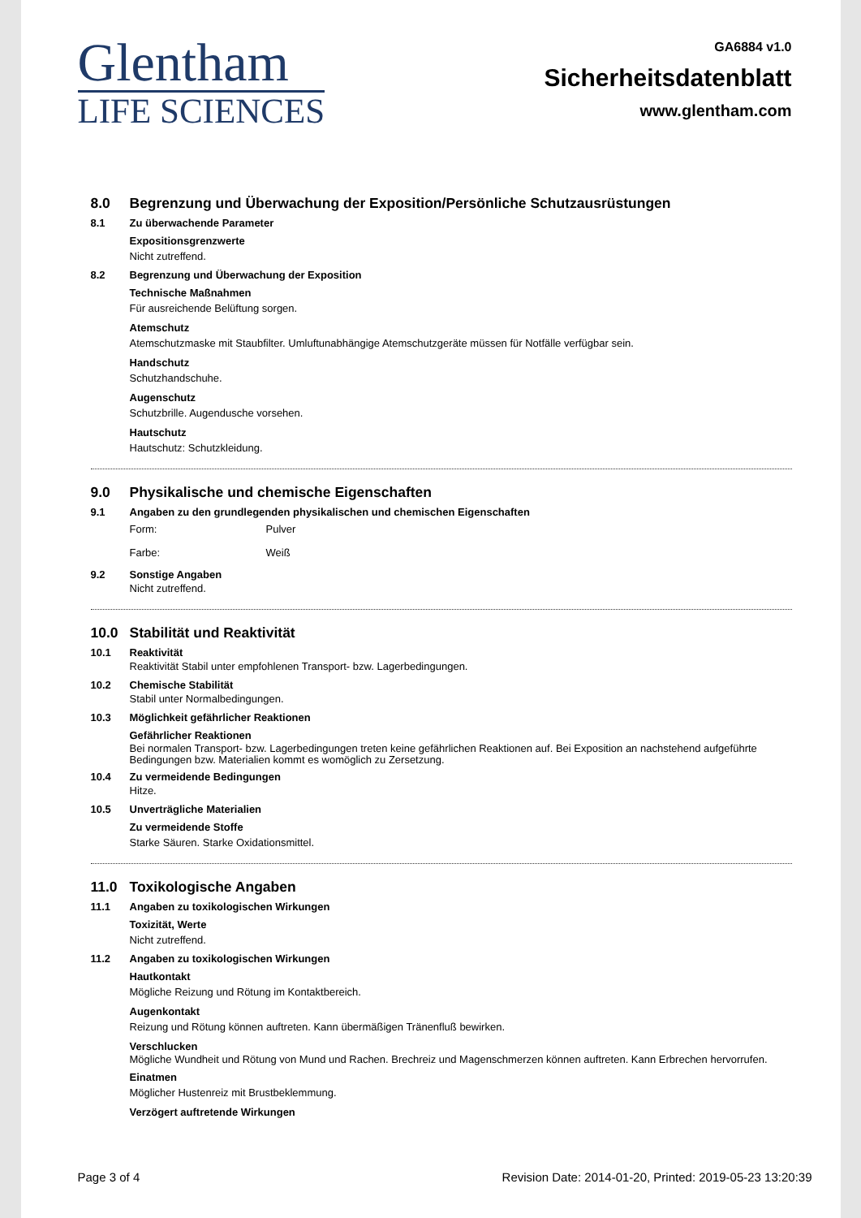Glentham
LIFE SCIENCES
GA6884 v1.0
Sicherheitsdatenblatt
www.glentham.com
8.0 Begrenzung und Überwachung der Exposition/Persönliche Schutzausrüstungen
8.1 Zu überwachende Parameter
Expositionsgrenzwerte
Nicht zutreffend.
8.2 Begrenzung und Überwachung der Exposition
Technische Maßnahmen
Für ausreichende Belüftung sorgen.
Atemschutz
Atemschutzmaske mit Staubfilter. Umluftunabhängige Atemschutzgeräte müssen für Notfälle verfügbar sein.
Handschutz
Schutzhandschuhe.
Augenschutz
Schutzbrille. Augendusche vorsehen.
Hautschutz
Hautschutz: Schutzkleidung.
9.0 Physikalische und chemische Eigenschaften
9.1 Angaben zu den grundlegenden physikalischen und chemischen Eigenschaften
Form:
Pulver
Farbe:
Weiß
9.2 Sonstige Angaben
Nicht zutreffend.
10.0 Stabilität und Reaktivität
10.1 Reaktivität
Reaktivität Stabil unter empfohlenen Transport- bzw. Lagerbedingungen.
10.2 Chemische Stabilität
Stabil unter Normalbedingungen.
10.3 Möglichkeit gefährlicher Reaktionen
Gefährlicher Reaktionen
Bei normalen Transport- bzw. Lagerbedingungen treten keine gefährlichen Reaktionen auf. Bei Exposition an nachstehend aufgeführte Bedingungen bzw. Materialien kommt es womöglich zu Zersetzung.
10.4 Zu vermeidende Bedingungen
Hitze.
10.5 Unverträgliche Materialien
Zu vermeidende Stoffe
Starke Säuren. Starke Oxidationsmittel.
11.0 Toxikologische Angaben
11.1 Angaben zu toxikologischen Wirkungen
Toxizität, Werte
Nicht zutreffend.
11.2 Angaben zu toxikologischen Wirkungen
Hautkontakt
Mögliche Reizung und Rötung im Kontaktbereich.
Augenkontakt
Reizung und Rötung können auftreten. Kann übermäßigen Tränenfluß bewirken.
Verschlucken
Mögliche Wundheit und Rötung von Mund und Rachen. Brechreiz und Magenschmerzen können auftreten. Kann Erbrechen hervorrufen.
Einatmen
Möglicher Hustenreiz mit Brustbeklemmung.
Verzögert auftretende Wirkungen
Page 3 of 4 Revision Date: 2014-01-20, Printed: 2019-05-23 13:20:39